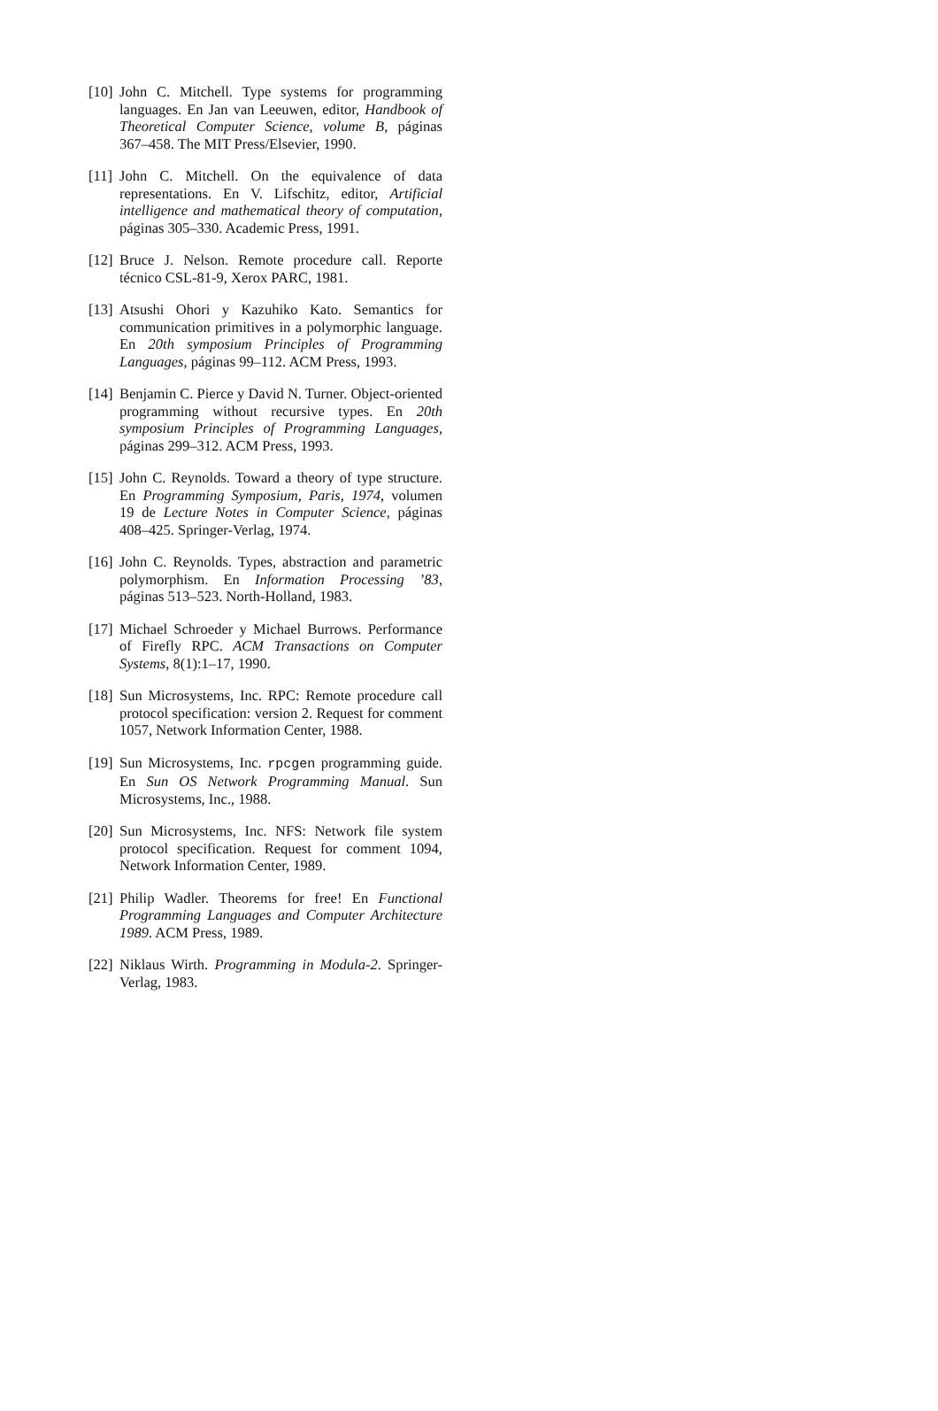[10]
John C. Mitchell. Type systems for programming languages. En Jan van Leeuwen, editor, Handbook of Theoretical Computer Science, volume B, páginas 367–458. The MIT Press/Elsevier, 1990.
[11]
John C. Mitchell. On the equivalence of data representations. En V. Lifschitz, editor, Artificial intelligence and mathematical theory of computation, páginas 305–330. Academic Press, 1991.
[12]
Bruce J. Nelson. Remote procedure call. Reporte técnico CSL-81-9, Xerox PARC, 1981.
[13]
Atsushi Ohori y Kazuhiko Kato. Semantics for communication primitives in a polymorphic language. En 20th symposium Principles of Programming Languages, páginas 99–112. ACM Press, 1993.
[14]
Benjamin C. Pierce y David N. Turner. Object-oriented programming without recursive types. En 20th symposium Principles of Programming Languages, páginas 299–312. ACM Press, 1993.
[15]
John C. Reynolds. Toward a theory of type structure. En Programming Symposium, Paris, 1974, volumen 19 de Lecture Notes in Computer Science, páginas 408–425. Springer-Verlag, 1974.
[16]
John C. Reynolds. Types, abstraction and parametric polymorphism. En Information Processing ’83, páginas 513–523. North-Holland, 1983.
[17]
Michael Schroeder y Michael Burrows. Performance of Firefly RPC. ACM Transactions on Computer Systems, 8(1):1–17, 1990.
[18]
Sun Microsystems, Inc. RPC: Remote procedure call protocol specification: version 2. Request for comment 1057, Network Information Center, 1988.
[19]
Sun Microsystems, Inc. rpcgen programming guide. En Sun OS Network Programming Manual. Sun Microsystems, Inc., 1988.
[20]
Sun Microsystems, Inc. NFS: Network file system protocol specification. Request for comment 1094, Network Information Center, 1989.
[21]
Philip Wadler. Theorems for free! En Functional Programming Languages and Computer Architecture 1989. ACM Press, 1989.
[22]
Niklaus Wirth. Programming in Modula-2. Springer-Verlag, 1983.